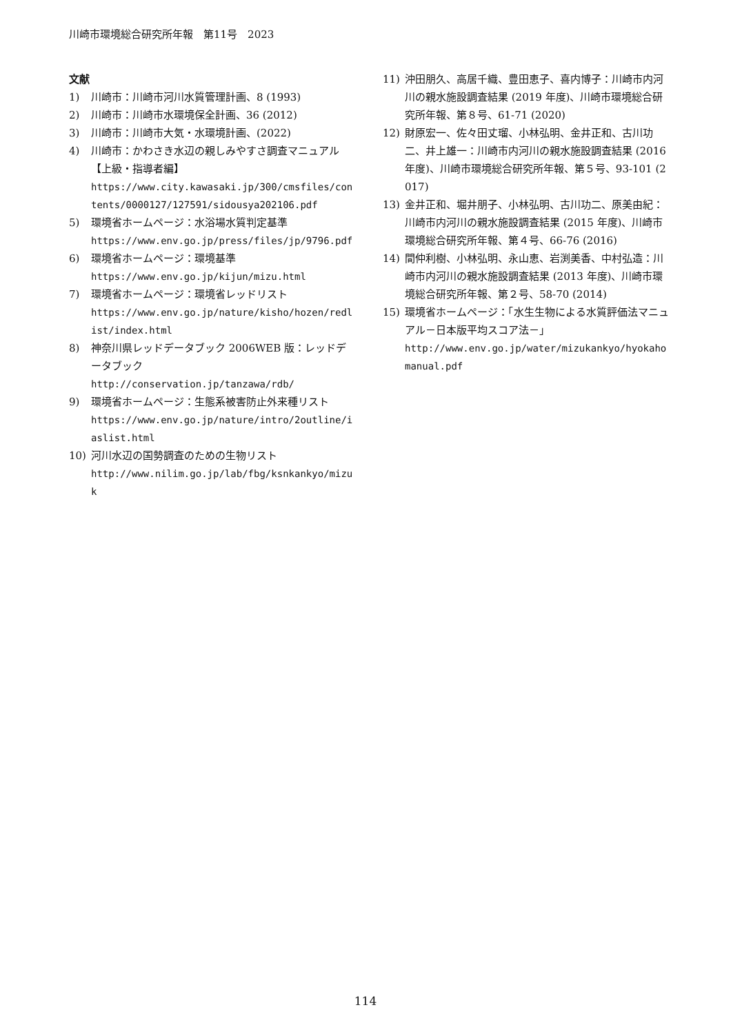川崎市環境総合研究所年報　第11号　2023
文献
1) 川崎市：川崎市河川水質管理計画、8 (1993)
2) 川崎市：川崎市水環境保全計画、36 (2012)
3) 川崎市：川崎市大気・水環境計画、(2022)
4) 川崎市：かわさき水辺の親しみやすさ調査マニュアル【上級・指導者編】
https://www.city.kawasaki.jp/300/cmsfiles/contents/0000127/127591/sidousya202106.pdf
5) 環境省ホームページ：水浴場水質判定基準
https://www.env.go.jp/press/files/jp/9796.pdf
6) 環境省ホームページ：環境基準
https://www.env.go.jp/kijun/mizu.html
7) 環境省ホームページ：環境省レッドリスト
https://www.env.go.jp/nature/kisho/hozen/redlist/index.html
8) 神奈川県レッドデータブック 2006WEB 版：レッドデータブック
http://conservation.jp/tanzawa/rdb/
9) 環境省ホームページ：生態系被害防止外来種リスト
https://www.env.go.jp/nature/intro/2outline/iaslist.html
10) 河川水辺の国勢調査のための生物リスト
http://www.nilim.go.jp/lab/fbg/ksnkankyo/mizuk
11) 沖田朋久、高居千織、豊田恵子、喜内博子：川崎市内河川の親水施設調査結果 (2019 年度)、川崎市環境総合研究所年報、第８号、61-71 (2020)
12) 財原宏一、佐々田丈瑠、小林弘明、金井正和、古川功二、井上雄一：川崎市内河川の親水施設調査結果 (2016 年度)、川崎市環境総合研究所年報、第５号、93-101 (2017)
13) 金井正和、堀井朋子、小林弘明、古川功二、原美由紀：川崎市内河川の親水施設調査結果 (2015 年度)、川崎市環境総合研究所年報、第４号、66-76 (2016)
14) 間仲利樹、小林弘明、永山恵、岩渕美香、中村弘造：川崎市内河川の親水施設調査結果 (2013 年度)、川崎市環境総合研究所年報、第２号、58-70 (2014)
15) 環境省ホームページ：「水生生物による水質評価法マニュアル－日本版平均スコア法－」
http://www.env.go.jp/water/mizukankyo/hyokahomanual.pdf
114